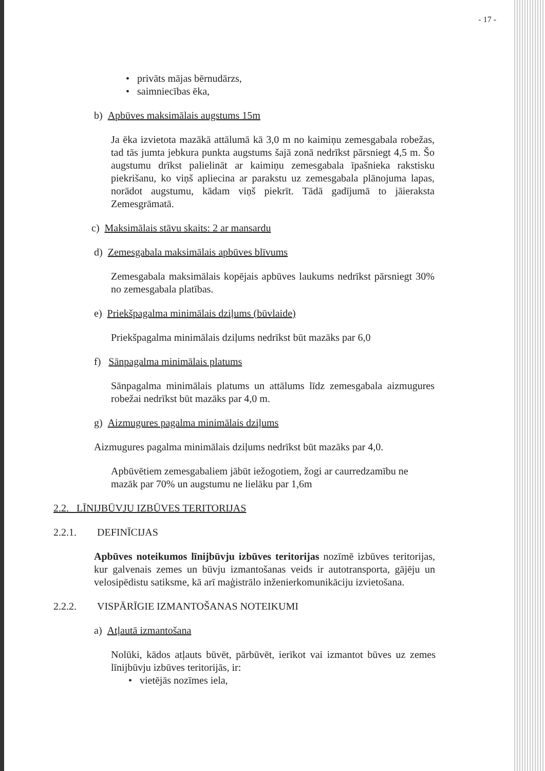- 17 -
• privāts mājas bērnudārzs,
• saimniecības ēka,
b) Apbūves maksimālais augstums 15m
Ja ēka izvietota mazākā attālumā kā 3,0 m no kaimiņu zemesgabala robežas, tad tās jumta jebkura punkta augstums šajā zonā nedrīkst pārsniegt 4,5 m. Šo augstumu drīkst palielināt ar kaimiņu zemesgabala īpašnieka rakstisku piekrišanu, ko viņš apliecina ar parakstu uz zemesgabala plānojuma lapas, norādot augstumu, kādam viņš piekrīt. Tādā gadījumā to jāieraksta Zemesgrāmatā.
c) Maksimālais stāvu skaits: 2 ar mansardu
d) Zemesgabala maksimālais apbūves blīvums
Zemesgabala maksimālais kopējais apbūves laukums nedrīkst pārsniegt 30% no zemesgabala platības.
e) Priekšpagalma minimālais dziļums (būvlaide)
Priekšpagalma minimālais dziļums nedrīkst būt mazāks par 6,0
f) Sānpagalma minimālais platums
Sānpagalma minimālais platums un attālums līdz zemesgabala aizmugures robežai nedrīkst būt mazāks par 4,0 m.
g) Aizmugures pagalma minimālais dziļums
Aizmugures pagalma minimālais dziļums nedrīkst būt mazāks par 4,0.
Apbūvētiem zemesgabaliem jābūt iežogotiem, žogi ar caurredzamību ne mazāk par 70% un augstumu ne lielāku par 1,6m
2.2. LĪNIJBŪVJU IZBŪVES TERITORIJAS
2.2.1. DEFINĪCIJAS
Apbūves noteikumos līnijbūvju izbūves teritorijas nozīmē izbūves teritorijas, kur galvenais zemes un būvju izmantošanas veids ir autotransporta, gājēju un velosipēdistu satiksme, kā arī maģistrālo inženierkomunikāciju izvietošana.
2.2.2. VISPĀRĪGIE IZMANTOŠANAS NOTEIKUMI
a) Atļautā izmantošana
Nolūki, kādos atļauts būvēt, pārbūvēt, ierīkot vai izmantot būves uz zemes līnijbūvju izbūves teritorijās, ir:
• vietējās nozīmes iela,